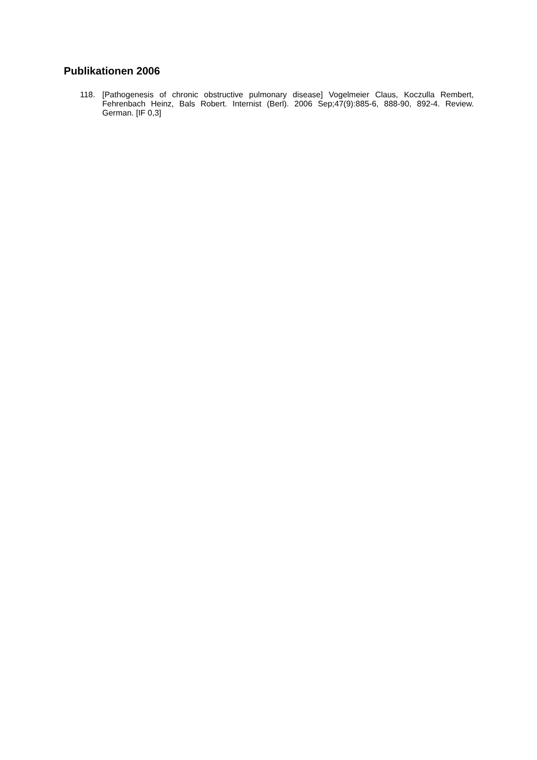Publikationen 2006
118. [Pathogenesis of chronic obstructive pulmonary disease] Vogelmeier Claus, Koczulla Rembert, Fehrenbach Heinz, Bals Robert. Internist (Berl). 2006 Sep;47(9):885-6, 888-90, 892-4. Review. German. [IF 0,3]